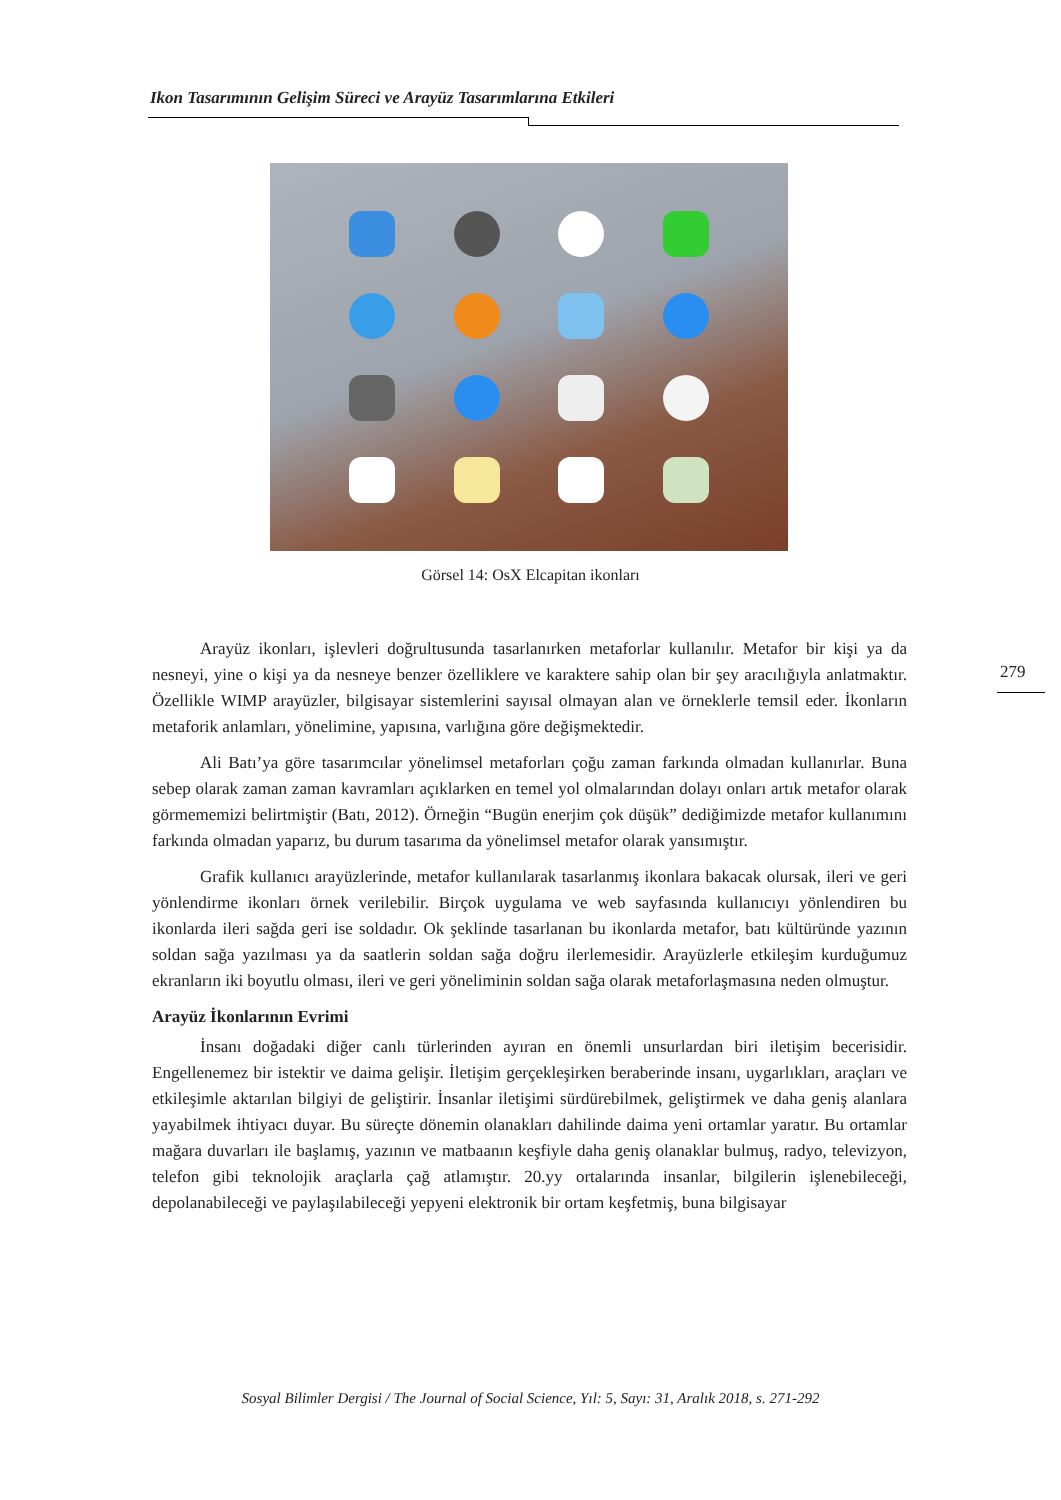Ikon Tasarımının Gelişim Süreci ve Arayüz Tasarımlarına Etkileri
Görsel 14: OsX Elcapitan ikonları
279
Arayüz ikonları, işlevleri doğrultusunda tasarlanırken metaforlar kullanılır. Metafor bir kişi ya da nesneyi, yine o kişi ya da nesneye benzer özelliklere ve karaktere sahip olan bir şey aracılığıyla anlatmaktır. Özellikle WIMP arayüzler, bilgisayar sistemlerini sayısal olmayan alan ve örneklerle temsil eder. İkonların metaforik anlamları, yönelimine, yapısına, varlığına göre değişmektedir.
Ali Batı’ya göre tasarımcılar yönelimsel metaforları çoğu zaman farkında olmadan kullanırlar. Buna sebep olarak zaman zaman kavramları açıklarken en temel yol olmalarından dolayı onları artık metafor olarak görmememizi belirtmiştir (Batı, 2012). Örneğin “Bugün enerjim çok düşük” dediğimizde metafor kullanımını farkında olmadan yaparız, bu durum tasarıma da yönelimsel metafor olarak yansımıştır.
Grafik kullanıcı arayüzlerinde, metafor kullanılarak tasarlanmış ikonlara bakacak olursak, ileri ve geri yönlendirme ikonları örnek verilebilir. Birçok uygulama ve web sayfasında kullanıcıyı yönlendiren bu ikonlarda ileri sağda geri ise soldadır. Ok şeklinde tasarlanan bu ikonlarda metafor, batı kültüründe yazının soldan sağa yazılması ya da saatlerin soldan sağa doğru ilerlemesidir. Arayüzlerle etkileşim kurduğumuz ekranların iki boyutlu olması, ileri ve geri yöneliminin soldan sağa olarak metaforlaşmasına neden olmuştur.
Arayüz İkonlarının Evrimi
İnsanı doğadaki diğer canlı türlerinden ayıran en önemli unsurlardan biri iletişim becerisidir. Engellenemez bir istektir ve daima gelişir. İletişim gerçekleşirken beraberinde insanı, uygarlıkları, araçları ve etkileşimle aktarılan bilgiyi de geliştirir. İnsanlar iletişimi sürdürebilmek, geliştirmek ve daha geniş alanlara yayabilmek ihtiyacı duyar. Bu süreçte dönemin olanakları dahilinde daima yeni ortamlar yaratır. Bu ortamlar mağara duvarları ile başlamış, yazının ve matbaanın keşfiyle daha geniş olanaklar bulmuş, radyo, televizyon, telefon gibi teknolojik araçlarla çağ atlamıştır. 20.yy ortalarında insanlar, bilgilerin işlenebileceği, depolanabileceği ve paylaşılabileceği yepyeni elektronik bir ortam keşfetmiş, buna bilgisayar
Sosyal Bilimler Dergisi / The Journal of Social Science, Yıl: 5, Sayı: 31, Aralık 2018, s. 271-292